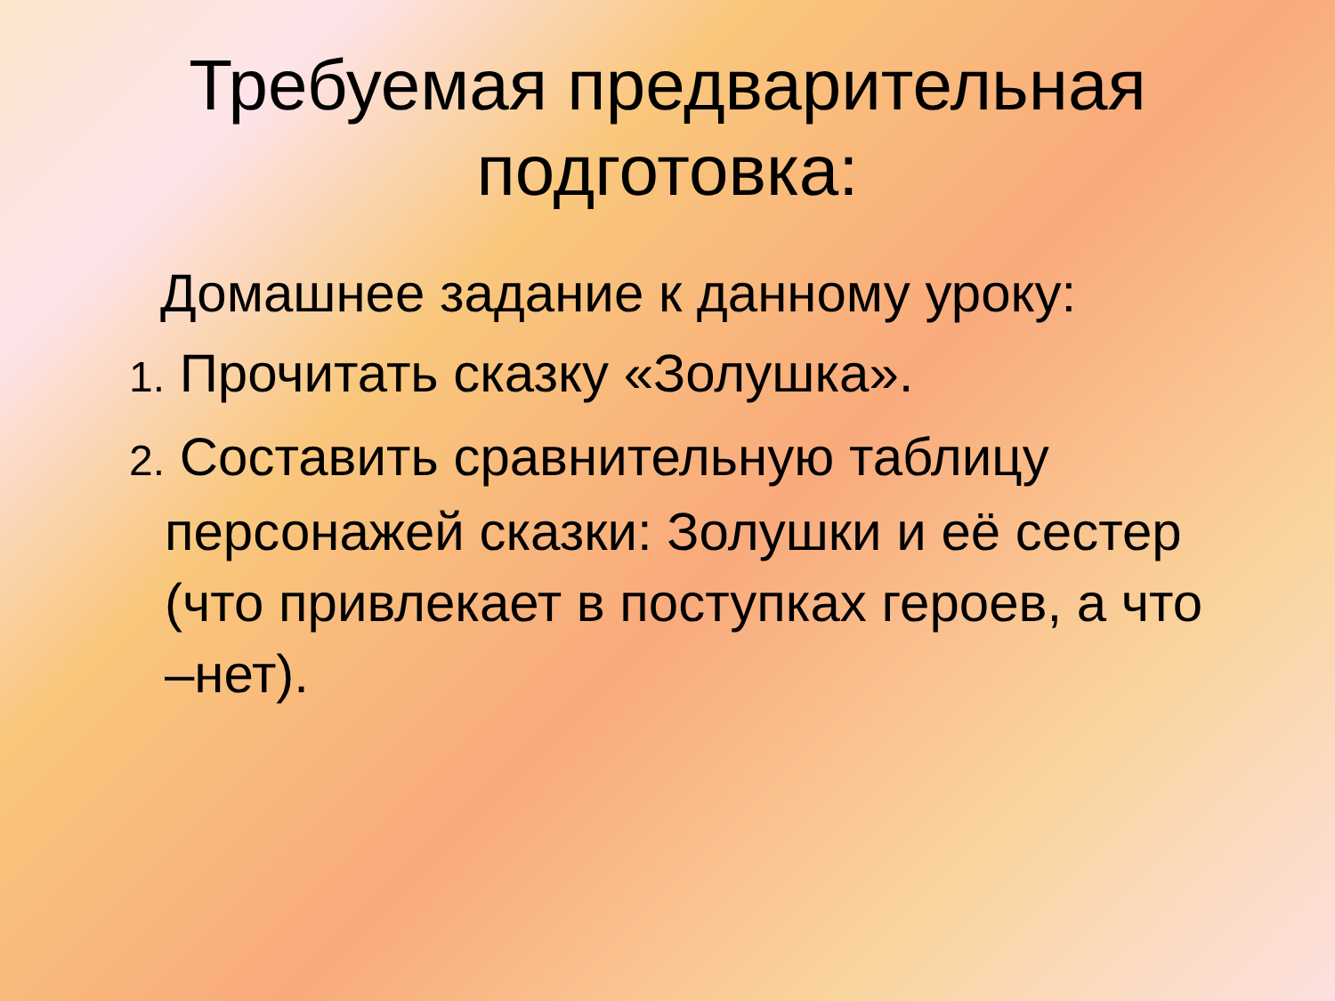Требуемая предварительная подготовка:
Домашнее задание к данному уроку:
1. Прочитать сказку «Золушка».
2. Составить сравнительную таблицу
персонажей сказки: Золушки и её сестер (что привлекает в поступках героев, а что –нет).